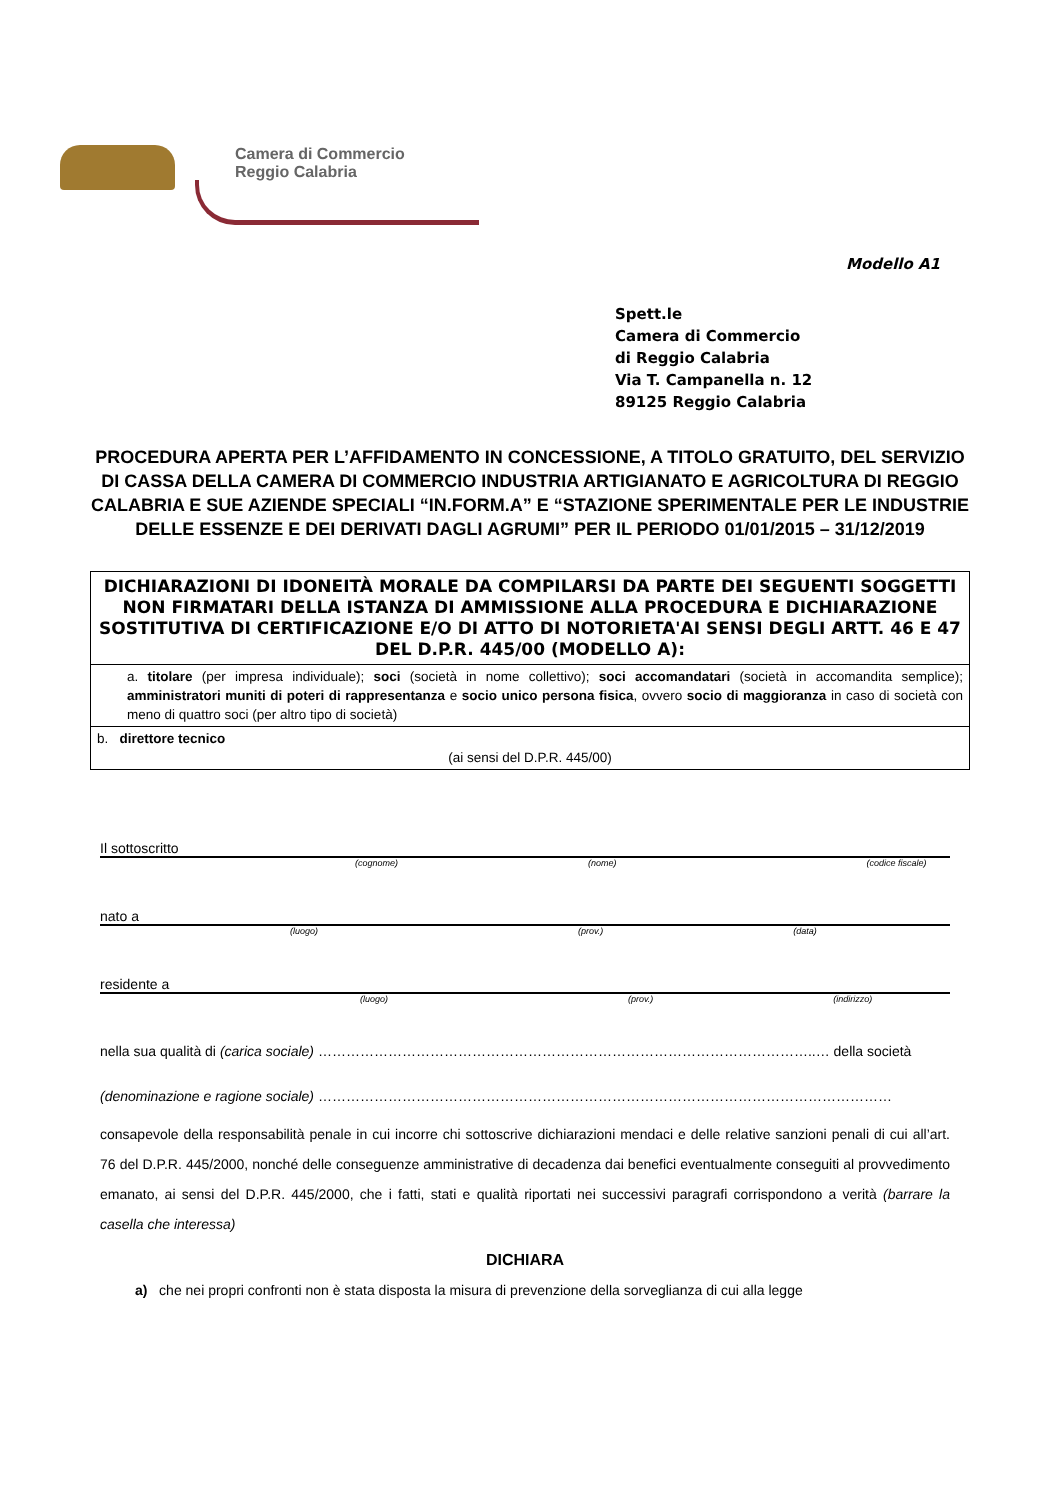Camera di Commercio
Reggio Calabria
Modello A1
Spett.le
Camera di Commercio
di Reggio Calabria
Via T. Campanella n. 12
89125 Reggio Calabria
PROCEDURA APERTA PER L’AFFIDAMENTO IN CONCESSIONE, A TITOLO GRATUITO, DEL SERVIZIO DI CASSA DELLA CAMERA DI COMMERCIO INDUSTRIA ARTIGIANATO E AGRICOLTURA DI REGGIO CALABRIA E SUE AZIENDE SPECIALI “IN.FORM.A” E “STAZIONE SPERIMENTALE PER LE INDUSTRIE DELLE ESSENZE E DEI DERIVATI DAGLI AGRUMI” PER IL PERIODO 01/01/2015 – 31/12/2019
| DICHIARAZIONI DI IDONEITÀ MORALE DA COMPILARSI DA PARTE DEI SEGUENTI SOGGETTI NON FIRMATARI DELLA ISTANZA DI AMMISSIONE ALLA PROCEDURA E DICHIARAZIONE SOSTITUTIVA DI CERTIFICAZIONE E/O DI ATTO DI NOTORIETA'AI SENSI DEGLI ARTT. 46 E 47 DEL D.P.R. 445/00 (MODELLO A): |
| a. titolare (per impresa individuale); soci (società in nome collettivo); soci accomandatari (società in accomandita semplice); amministratori muniti di poteri di rappresentanza e socio unico persona fisica , ovvero socio di maggioranza in caso di società con meno di quattro soci (per altro tipo di società) |
| b. direttore tecnico (ai sensi del D.P.R. 445/00) |
Il sottoscritto
(cognome) (nome) (codice fiscale)
nato a
(luogo) (prov.) (data)
residente a
(luogo) (prov.) (indirizzo)
nella sua qualità di (carica sociale) ……………………………………………………………………………………………..… della società
(denominazione e ragione sociale) ……………………………………………………………………………………………………………
consapevole della responsabilità penale in cui incorre chi sottoscrive dichiarazioni mendaci e delle relative sanzioni penali di cui all’art. 76 del D.P.R. 445/2000, nonché delle conseguenze amministrative di decadenza dai benefici eventualmente conseguiti al provvedimento emanato, ai sensi del D.P.R. 445/2000, che i fatti, stati e qualità riportati nei successivi paragrafi corrispondono a verità (barrare la casella che interessa)
DICHIARA
a) che nei propri confronti non è stata disposta la misura di prevenzione della sorveglianza di cui alla legge